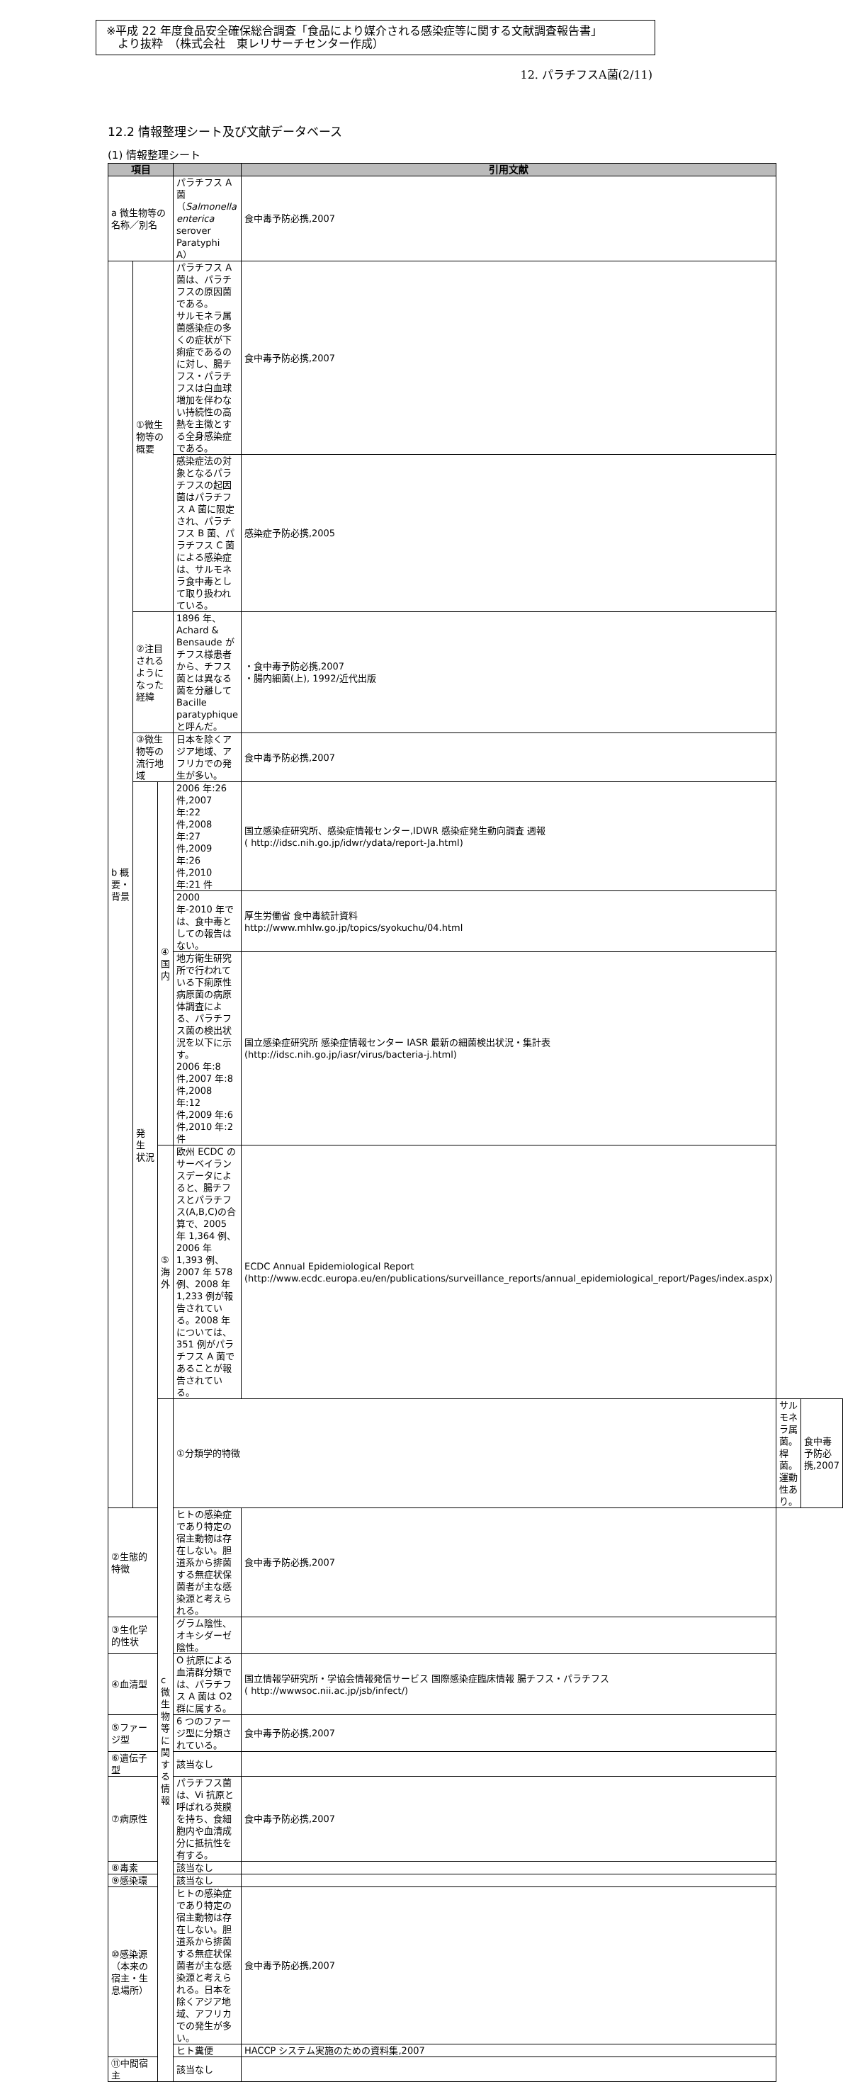※平成 22 年度食品安全確保総合調査「食品により媒介される感染症等に関する文献調査報告書」
　より抜粋　（株式会社　東レリサーチセンター作成）
12. パラチフスA菌(2/11)
12.2 情報整理シート及び文献データベース
(1) 情報整理シート
| 項目 | | | | 引用文献 | | |
| --- | --- | --- | --- | --- | --- | --- |
| a 微生物等の名称／別名 | | | パラチフス A 菌 （ Salmonella enterica serover Paratyphi A） | 食中毒予防必携,2007 | | |
| b 概要・背景 | ①微生物等の概要 | | パラチフス A 菌は、パラチフスの原因菌である。 サルモネラ属菌感染症の多くの症状が下痢症であるのに対し、腸チフス・パラチフスは白血球増加を伴わない持続性の高熱を主徴とする全身感染症である。 | 食中毒予防必携,2007 | | |
| | | | 感染症法の対象となるパラチフスの起因菌はパラチフス A 菌に限定され、パラチフス B 菌、パラチフス C 菌による感染症は、サルモネラ食中毒として取り扱われている。 | 感染症予防必携,2005 | | |
| | ②注目されるようになった経緯 | | 1896 年、Achard & Bensaude がチフス様患者から、チフス菌とは異なる菌を分離して Bacille paratyphique と呼んだ。 | ・食中毒予防必携,2007 ・腸内細菌(上), 1992/近代出版 | | |
| | ③微生物等の流行地域 | | 日本を除くアジア地域、アフリカでの発生が多い。 | 食中毒予防必携,2007 | | |
| | 発 生 状況 | ④国内 | 2006 年:26 件,2007 年:22 件,2008 年:27 件,2009 年:26 件,2010 年:21 件 | 国立感染症研究所、感染症情報センター,IDWR 感染症発生動向調査 週報 ( http://idsc.nih.go.jp/idwr/ydata/report-Ja.html) | | |
| | | | 2000 年-2010 年では、食中毒としての報告はない。 | 厚生労働省 食中毒統計資料 http://www.mhlw.go.jp/topics/syokuchu/04.html | | |
| | | | 地方衛生研究所で行われている下痢原性病原菌の病原体調査による、パラチフス菌の検出状況を以下に示す。 2006 年:8 件,2007 年:8 件,2008 年:12 件,2009 年:6 件,2010 年:2 件 | 国立感染症研究所 感染症情報センター IASR 最新の細菌検出状況・集計表 (http://idsc.nih.go.jp/iasr/virus/bacteria-j.html) | | |
| | | ⑤海外 | 欧州 ECDC のサーベイランスデータによると、腸チフスとパラチフス(A,B,C)の合算で、2005 年 1,364 例、2006 年 1,393 例、2007 年 578 例、2008 年 1,233 例が報告されている。2008 年については、351 例がパラチフス A 菌であることが報告されている。 | ECDC Annual Epidemiological Report (http://www.ecdc.europa.eu/en/publications/surveillance_reports/annual_epidemiological_report/Pages/index.aspx) | | |
| | | c 微生物等に関する情報 | ①分類学的特徴 | | サルモネラ属菌。桿菌。 運動性あり。 | 食中毒予防必携,2007 |
| ②生態的特徴 | | | ヒトの感染症であり特定の宿主動物は存在しない。胆道系から排菌する無症状保菌者が主な感染源と考えられる。 | 食中毒予防必携,2007 | | |
| ③生化学的性状 | | | グラム陰性、オキシダーゼ陰性。 | | | |
| ④血清型 | | | O 抗原による血清群分類では、パラチフス A 菌は O2 群に属する。 | 国立情報学研究所・学協会情報発信サービス 国際感染症臨床情報 腸チフス・パラチフス ( http://wwwsoc.nii.ac.jp/jsb/infect/) | | |
| ⑤ファージ型 | | | 6 つのファージ型に分類されている。 | 食中毒予防必携,2007 | | |
| ⑥遺伝子型 | | | 該当なし | | | |
| ⑦病原性 | | | パラチフス菌は、Vi 抗原と呼ばれる莢膜を持ち、食細胞内や血清成分に抵抗性を有する。 | 食中毒予防必携,2007 | | |
| ⑧毒素 | | | 該当なし | | | |
| ⑨感染環 | | | 該当なし | | | |
| ⑩感染源（本来の宿主・生息場所） | | | ヒトの感染症であり特定の宿主動物は存在しない。胆道系から排菌する無症状保菌者が主な感染源と考えられる。日本を除くアジア地域、アフリカでの発生が多い。 | 食中毒予防必携,2007 | | |
| | | | ヒト糞便 | HACCP システム実施のための資料集,2007 | | |
| ⑪中間宿主 | | | 該当なし | | | |